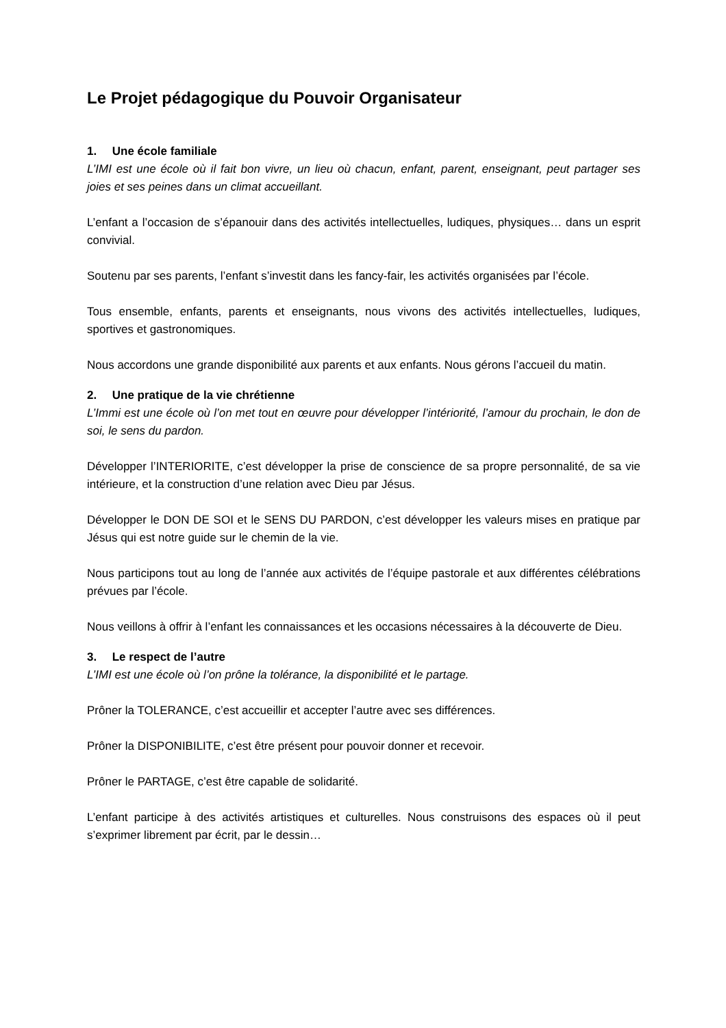Le Projet pédagogique du Pouvoir Organisateur
1. Une école familiale
L’IMI est une école où il fait bon vivre, un lieu où chacun, enfant, parent, enseignant, peut partager ses joies et ses peines dans un climat accueillant.
L’enfant a l’occasion de s’épanouir dans des activités intellectuelles, ludiques, physiques… dans un esprit convivial.
Soutenu par ses parents, l’enfant s’investit dans les fancy-fair, les activités organisées par l’école.
Tous ensemble, enfants, parents et enseignants, nous vivons des activités intellectuelles, ludiques, sportives et gastronomiques.
Nous accordons une grande disponibilité aux parents et aux enfants. Nous gérons l’accueil du matin.
2. Une pratique de la vie chrétienne
L’Immi est une école où l’on met tout en œuvre pour développer l’intériorité, l’amour du prochain, le don de soi, le sens du pardon.
Développer l’INTERIORITE, c’est développer la prise de conscience de sa propre personnalité, de sa vie intérieure, et la construction d’une relation avec Dieu par Jésus.
Développer le DON DE SOI et le SENS DU PARDON, c’est développer les valeurs mises en pratique par Jésus qui est notre guide sur le chemin de la vie.
Nous participons tout au long de l’année aux activités de l’équipe pastorale et aux différentes célébrations prévues par l’école.
Nous veillons à offrir à l’enfant les connaissances et les occasions nécessaires à la découverte de Dieu.
3. Le respect de l’autre
L’IMI est une école où l’on prône la tolérance, la disponibilité et le partage.
Prôner la TOLERANCE, c’est accueillir et accepter l’autre avec ses différences.
Prôner la DISPONIBILITE, c’est être présent pour pouvoir donner et recevoir.
Prôner le PARTAGE, c’est être capable de solidarité.
L’enfant participe à des activités artistiques et culturelles. Nous construisons des espaces où il peut s’exprimer librement par écrit, par le dessin…